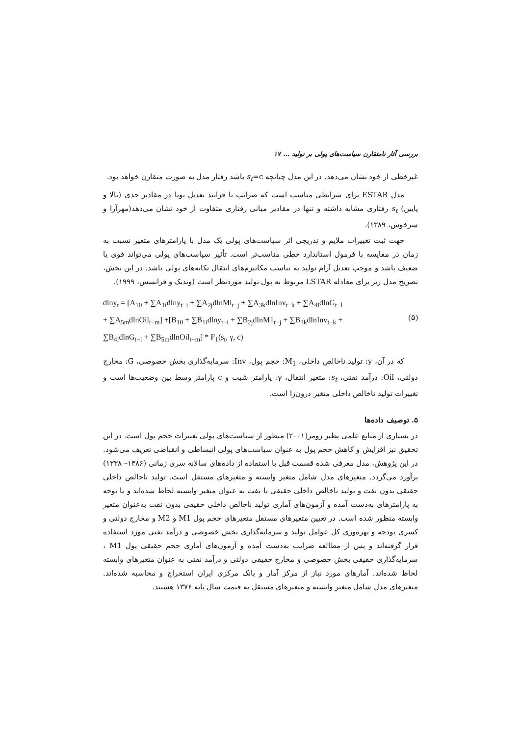بررسی آثار نامتقارن سیاست‌های پولی بر تولید ... ۱۷
غیرخطی از خود نشان می‌دهد. در این مدل چنانچه s<sub>t</sub>=c باشد رفتار مدل به صورت متقارن خواهد بود.
مدل ESTAR برای شرایطی مناسب است که ضرایب با فرایند تعدیل پویا در مقادیر حدی (بالا و پایین) s<sub>t</sub> رفتاری مشابه داشته و تنها در مقادیر میانی رفتاری متفاوت از خود نشان می‌دهد(مهرآرا و سرخوش، ۱۳۸۹).
جهت ثبت تغییرات ملایم و تدریجی اثر سیاست‌های پولی یک مدل با پارامترهای متغیر نسبت به زمان در مقایسه با فرمول استاندارد خطی مناسب‌تر است. تأثیر سیاست‌های پولی می‌تواند قوی یا ضعیف باشد و موجب تعدیل آرام تولید به تناسب مکانیزم‌های انتقال تکانه‌های پولی باشد. در این بخش، تصریح مدل زیر برای معادله LSTAR مربوط به پول تولید موردنظر است (وندیک و فرانسس، ۱۹۹۹).
dlny<sub>t</sub> = [A<sub>10</sub> + ∑A<sub>1i</sub>dlny<sub>t−i</sub> + ∑A<sub>2j</sub>dlnMl<sub>t−j</sub> + ∑A<sub>3k</sub>dlnInv<sub>t−k</sub> + ∑A<sub>4l</sub>dlnG<sub>t−l</sub>
+ ∑A<sub>5m</sub>dlnOil<sub>t−m</sub>] +[B<sub>10</sub> + ∑B<sub>1i</sub>dlny<sub>t−i</sub> + ∑B<sub>2j</sub>dlnM1<sub>t−j</sub> + ∑B<sub>3k</sub>dlnInv<sub>t−k</sub> +
∑B<sub>4l</sub>dlnG<sub>t−l</sub> + ∑B<sub>5m</sub>dlnOil<sub>t−m</sub>] * F<sub>1</sub>(s<sub>t</sub>, γ, c)
(۵)
که در آن، y: تولید ناخالص داخلی، M<sub>1</sub>: حجم پول، Inv: سرمایه‌گذاری بخش خصوصی، G: مخارج دولتی، Oil: درآمد نفتی، s<sub>t</sub>: متغیر انتقال، γ: پارامتر شیب و c پارامتر وسط بین وضعیت‌ها است و تغییرات تولید ناخالص داخلی متغیر درون‌زا است.
۵. توصیف داده‌ها
در بسیاری از منابع علمی نظیر رومر(۲۰۰۱) منظور از سیاست‌های پولی تغییرات حجم پول است. در این تحقیق نیز افزایش و کاهش حجم پول به عنوان سیاست‌های پولی انبساطی و انقباضی تعریف می‌شود. در این پژوهش، مدل معرفی شده قسمت قبل با استفاده از داده‌های سالانه سری زمانی (۱۳۸۶– ۱۳۳۸) برآورد می‌گردد. متغیرهای مدل شامل متغیر وابسته و متغیرهای مستقل است. تولید ناخالص داخلی حقیقی بدون نفت و تولید ناخالص داخلی حقیقی با نفت به عنوان متغیر وابسته لحاظ شده‌اند و با توجه به پارامترهای به‌دست آمده و آزمون‌های آماری تولید ناخالص داخلی حقیقی بدون نفت به‌عنوان متغیر وابسته منظور شده است. در تعیین متغیرهای مستقل متغیرهای حجم پول M1 و M2 و مخارج دولتی و کسری بودجه و بهره‌وری کل عوامل تولید و سرمایه‌گذاری بخش خصوصی و درآمد نفتی مورد استفاده قرار گرفته‌اند و پس از مطالعه ضرایب به‌دست آمده و آزمون‌های آماری حجم حقیقی پول M1 ، سرمایه‌گذاری حقیقی بخش خصوصی و مخارج حقیقی دولتی و درآمد نفتی به عنوان متغیرهای وابسته لحاظ شده‌اند. آمارهای مورد نیاز از مرکز آمار و بانک مرکزی ایران استخراج و محاسبه شده‌اند. متغیرهای مدل شامل متغیر وابسته و متغیرهای مستقل به قیمت سال پایه ۱۳۷۶ هستند.